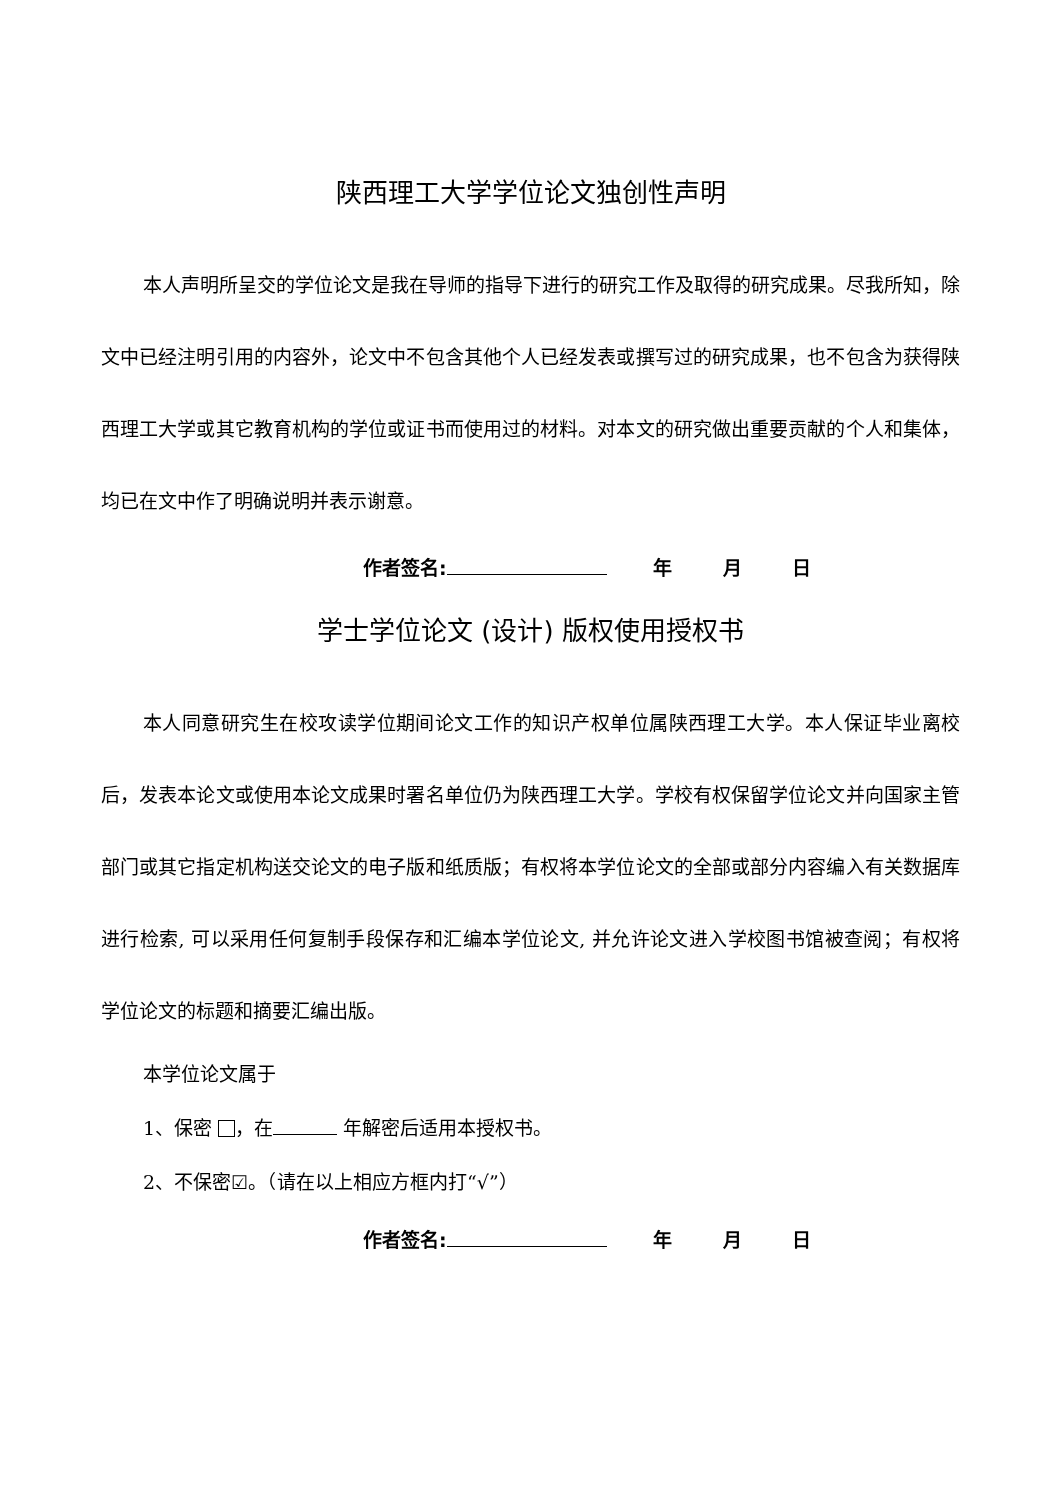陕西理工大学学位论文独创性声明
本人声明所呈交的学位论文是我在导师的指导下进行的研究工作及取得的研究成果。尽我所知，除文中已经注明引用的内容外，论文中不包含其他个人已经发表或撰写过的研究成果，也不包含为获得陕西理工大学或其它教育机构的学位或证书而使用过的材料。对本文的研究做出重要贡献的个人和集体，均已在文中作了明确说明并表示谢意。
作者签名: 年 月 日
学士学位论文 (设计) 版权使用授权书
本人同意研究生在校攻读学位期间论文工作的知识产权单位属陕西理工大学。本人保证毕业离校后，发表本论文或使用本论文成果时署名单位仍为陕西理工大学。学校有权保留学位论文并向国家主管部门或其它指定机构送交论文的电子版和纸质版；有权将本学位论文的全部或部分内容编入有关数据库进行检索, 可以采用任何复制手段保存和汇编本学位论文, 并允许论文进入学校图书馆被查阅；有权将学位论文的标题和摘要汇编出版。
本学位论文属于
1、保密 ，在 年解密后适用本授权书。
2、不保密☑。（请在以上相应方框内打“√”）
作者签名: 年 月 日